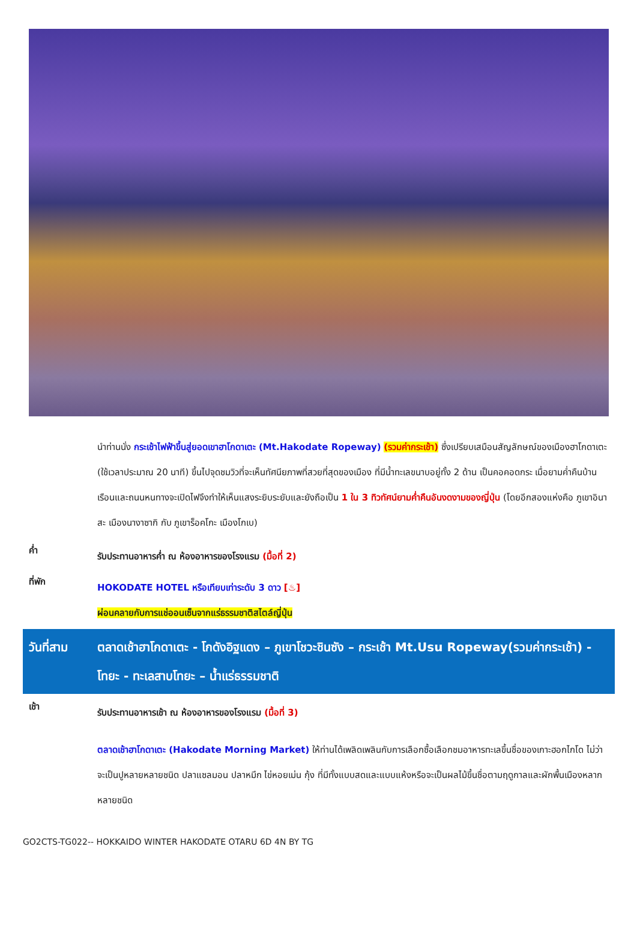นำท่านนั่ง กระเช้าไฟฟ้าขึ้นสู่ยอดเขาฮาโกดาเตะ (Mt.Hakodate Ropeway) (รวมค่ากระเช้า) ซึ่งเปรียบเสมือนสัญลักษณ์ของเมืองฮาโกดาเตะ (ใช้เวลาประมาณ 20 นาที) ขึ้นไปจุดชมวิวที่จะเห็นทัศนียภาพที่สวยที่สุดของเมือง ที่มีน้ำทะเลขนาบอยู่ทั้ง 2 ด้าน เป็นคอคอดกระ เมื่อยามค่ำคืนบ้านเรือนและถนนหนทางจะเปิดไฟจึงทำให้เห็นแสงระยิบระยับและยังถือเป็น 1 ใน 3 ทิวทัศน์ยามค่ำคืนอันงดงามของญี่ปุ่น (โดยอีกสองแห่งคือ ภูเขาอินาสะ เมืองนางาซากิ กับ ภูเขาร็อคโกะ เมืองโกเบ)
ค่ำ
รับประทานอาหารค่ำ ณ ห้องอาหารของโรงแรม (มื้อที่ 2)
ที่พัก
HOKODATE HOTEL หรือเทียบเท่าระดับ 3 ดาว [♨]
ผ่อนคลายกับการแช่ออนเซ็นจากแร่ธรรมชาติสไตล์ญี่ปุ่น
วันที่สาม ตลาดเช้าฮาโกดาเตะ - โกดังอิฐแดง – ภูเขาโชวะชินซัง – กระเช้า Mt.Usu Ropeway(รวมค่ากระเช้า) - โทยะ - ทะเลสาบโทยะ – น้ำแร่ธรรมชาติ
เช้า
รับประทานอาหารเช้า ณ ห้องอาหารของโรงแรม (มื้อที่ 3)
ตลาดเช้าฮาโกดาเตะ (Hakodate Morning Market) ให้ท่านได้เพลิดเพลินกับการเลือกซื้อเลือกชมอาหารทะเลขึ้นชื่อของเกาะฮอกไกโด ไม่ว่าจะเป็นปูหลายหลายชนิด ปลาแซลมอน ปลาหมึก ไข่หอยเม่น กุ้ง ที่มีทั้งแบบสดและแบบแห้งหรือจะเป็นผลไม้ขึ้นชื่อตามฤดูกาลและผักพื้นเมืองหลากหลายชนิด
GO2CTS-TG022-- HOKKAIDO WINTER HAKODATE OTARU 6D 4N BY TG